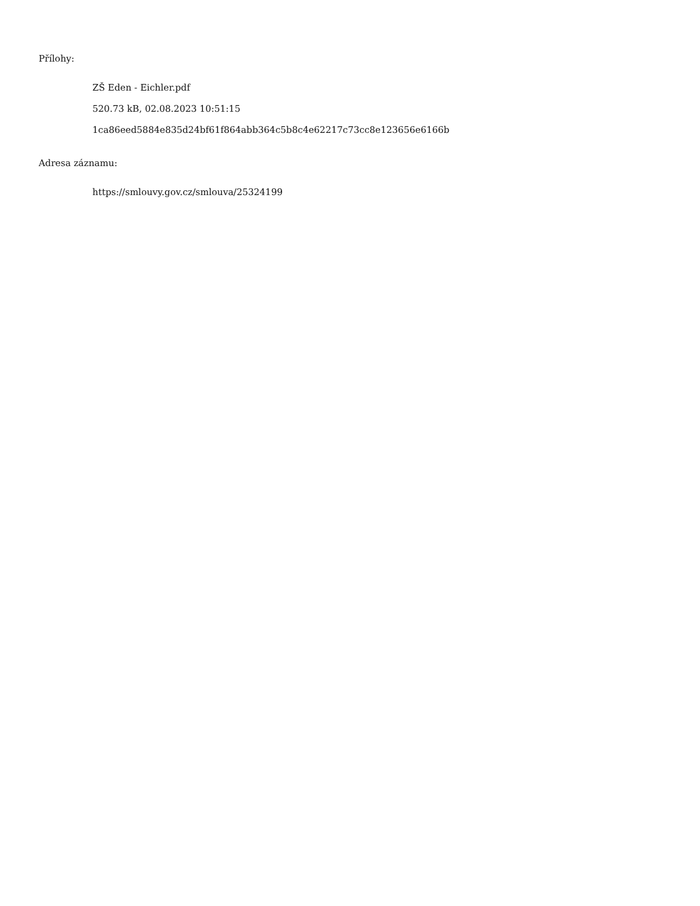Přílohy:
ZŠ Eden - Eichler.pdf
520.73 kB, 02.08.2023 10:51:15
1ca86eed5884e835d24bf61f864abb364c5b8c4e62217c73cc8e123656e6166b
Adresa záznamu:
https://smlouvy.gov.cz/smlouva/25324199